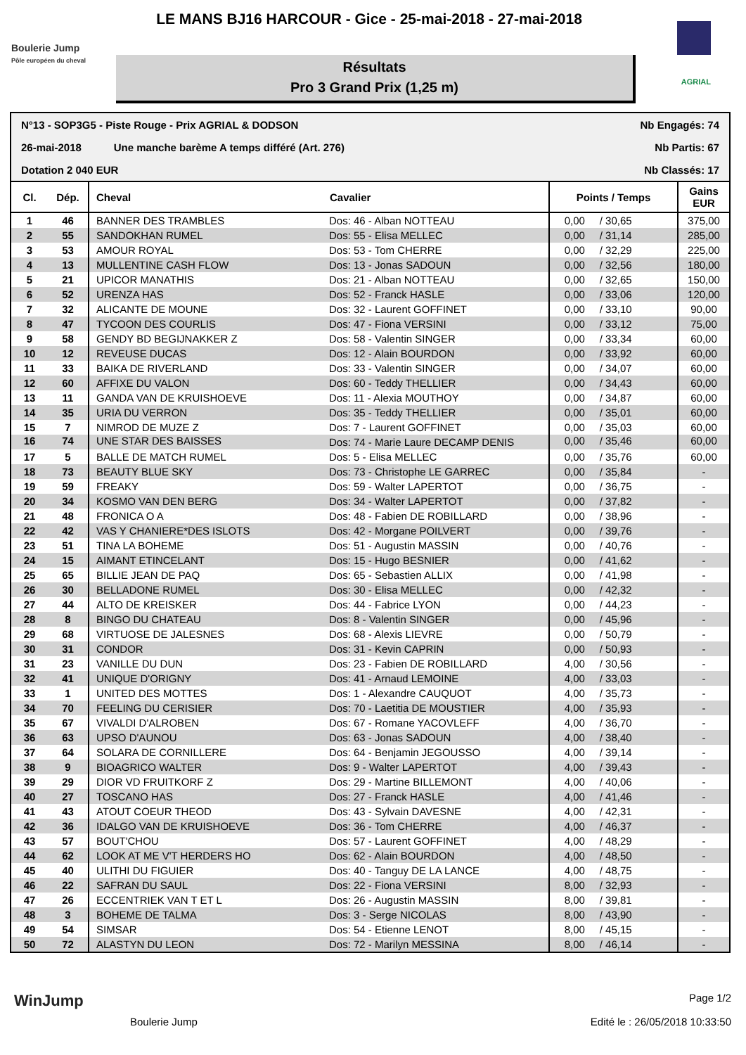LE MANS BJ16 HARCOUR - Gice - 25-mai-2018 - 27-mai-2018
Boulerie Jump
Pôle européen du cheval
Résultats
Pro 3 Grand Prix (1,25 m)
AGRIAL
N°13 - SOP3G5 - Piste Rouge - Prix AGRIAL & DODSON Nb Engagés: 74
26-mai-2018 Une manche barème A temps différé (Art. 276) Nb Partis: 67
Dotation 2 040 EUR Nb Classés: 17
| Cl. | Dép. | Cheval | Cavalier | Points / Temps | | Gains EUR |
| --- | --- | --- | --- | --- | --- | --- |
| 1 | 46 | BANNER DES TRAMBLES | Dos: 46 - Alban NOTTEAU | 0,00 | / 30,65 | 375,00 |
| 2 | 55 | SANDOKHAN RUMEL | Dos: 55 - Elisa MELLEC | 0,00 | / 31,14 | 285,00 |
| 3 | 53 | AMOUR ROYAL | Dos: 53 - Tom CHERRE | 0,00 | / 32,29 | 225,00 |
| 4 | 13 | MULLENTINE CASH FLOW | Dos: 13 - Jonas SADOUN | 0,00 | / 32,56 | 180,00 |
| 5 | 21 | UPICOR MANATHIS | Dos: 21 - Alban NOTTEAU | 0,00 | / 32,65 | 150,00 |
| 6 | 52 | URENZA HAS | Dos: 52 - Franck HASLE | 0,00 | / 33,06 | 120,00 |
| 7 | 32 | ALICANTE DE MOUNE | Dos: 32 - Laurent GOFFINET | 0,00 | / 33,10 | 90,00 |
| 8 | 47 | TYCOON DES COURLIS | Dos: 47 - Fiona VERSINI | 0,00 | / 33,12 | 75,00 |
| 9 | 58 | GENDY BD BEGIJNAKKER Z | Dos: 58 - Valentin SINGER | 0,00 | / 33,34 | 60,00 |
| 10 | 12 | REVEUSE DUCAS | Dos: 12 - Alain BOURDON | 0,00 | / 33,92 | 60,00 |
| 11 | 33 | BAIKA DE RIVERLAND | Dos: 33 - Valentin SINGER | 0,00 | / 34,07 | 60,00 |
| 12 | 60 | AFFIXE DU VALON | Dos: 60 - Teddy THELLIER | 0,00 | / 34,43 | 60,00 |
| 13 | 11 | GANDA VAN DE KRUISHOEVE | Dos: 11 - Alexia MOUTHOY | 0,00 | / 34,87 | 60,00 |
| 14 | 35 | URIA DU VERRON | Dos: 35 - Teddy THELLIER | 0,00 | / 35,01 | 60,00 |
| 15 | 7 | NIMROD DE MUZE Z | Dos: 7 - Laurent GOFFINET | 0,00 | / 35,03 | 60,00 |
| 16 | 74 | UNE STAR DES BAISSES | Dos: 74 - Marie Laure DECAMP DENIS | 0,00 | / 35,46 | 60,00 |
| 17 | 5 | BALLE DE MATCH RUMEL | Dos: 5 - Elisa MELLEC | 0,00 | / 35,76 | 60,00 |
| 18 | 73 | BEAUTY BLUE SKY | Dos: 73 - Christophe LE GARREC | 0,00 | / 35,84 | - |
| 19 | 59 | FREAKY | Dos: 59 - Walter LAPERTOT | 0,00 | / 36,75 | - |
| 20 | 34 | KOSMO VAN DEN BERG | Dos: 34 - Walter LAPERTOT | 0,00 | / 37,82 | - |
| 21 | 48 | FRONICA O A | Dos: 48 - Fabien DE ROBILLARD | 0,00 | / 38,96 | - |
| 22 | 42 | VAS Y CHANIERE*DES ISLOTS | Dos: 42 - Morgane POILVERT | 0,00 | / 39,76 | - |
| 23 | 51 | TINA LA BOHEME | Dos: 51 - Augustin MASSIN | 0,00 | / 40,76 | - |
| 24 | 15 | AIMANT ETINCELANT | Dos: 15 - Hugo BESNIER | 0,00 | / 41,62 | - |
| 25 | 65 | BILLIE JEAN DE PAQ | Dos: 65 - Sebastien ALLIX | 0,00 | / 41,98 | - |
| 26 | 30 | BELLADONE RUMEL | Dos: 30 - Elisa MELLEC | 0,00 | / 42,32 | - |
| 27 | 44 | ALTO DE KREISKER | Dos: 44 - Fabrice LYON | 0,00 | / 44,23 | - |
| 28 | 8 | BINGO DU CHATEAU | Dos: 8 - Valentin SINGER | 0,00 | / 45,96 | - |
| 29 | 68 | VIRTUOSE DE JALESNES | Dos: 68 - Alexis LIEVRE | 0,00 | / 50,79 | - |
| 30 | 31 | CONDOR | Dos: 31 - Kevin CAPRIN | 0,00 | / 50,93 | - |
| 31 | 23 | VANILLE DU DUN | Dos: 23 - Fabien DE ROBILLARD | 4,00 | / 30,56 | - |
| 32 | 41 | UNIQUE D'ORIGNY | Dos: 41 - Arnaud LEMOINE | 4,00 | / 33,03 | - |
| 33 | 1 | UNITED DES MOTTES | Dos: 1 - Alexandre CAUQUOT | 4,00 | / 35,73 | - |
| 34 | 70 | FEELING DU CERISIER | Dos: 70 - Laetitia DE MOUSTIER | 4,00 | / 35,93 | - |
| 35 | 67 | VIVALDI D'ALROBEN | Dos: 67 - Romane YACOVLEFF | 4,00 | / 36,70 | - |
| 36 | 63 | UPSO D'AUNOU | Dos: 63 - Jonas SADOUN | 4,00 | / 38,40 | - |
| 37 | 64 | SOLARA DE CORNILLERE | Dos: 64 - Benjamin JEGOUSSO | 4,00 | / 39,14 | - |
| 38 | 9 | BIOAGRICO WALTER | Dos: 9 - Walter LAPERTOT | 4,00 | / 39,43 | - |
| 39 | 29 | DIOR VD FRUITKORF Z | Dos: 29 - Martine BILLEMONT | 4,00 | / 40,06 | - |
| 40 | 27 | TOSCANO HAS | Dos: 27 - Franck HASLE | 4,00 | / 41,46 | - |
| 41 | 43 | ATOUT COEUR THEOD | Dos: 43 - Sylvain DAVESNE | 4,00 | / 42,31 | - |
| 42 | 36 | IDALGO VAN DE KRUISHOEVE | Dos: 36 - Tom CHERRE | 4,00 | / 46,37 | - |
| 43 | 57 | BOUT'CHOU | Dos: 57 - Laurent GOFFINET | 4,00 | / 48,29 | - |
| 44 | 62 | LOOK AT ME V'T HERDERS HO | Dos: 62 - Alain BOURDON | 4,00 | / 48,50 | - |
| 45 | 40 | ULITHI DU FIGUIER | Dos: 40 - Tanguy DE LA LANCE | 4,00 | / 48,75 | - |
| 46 | 22 | SAFRAN DU SAUL | Dos: 22 - Fiona VERSINI | 8,00 | / 32,93 | - |
| 47 | 26 | ECCENTRIEK VAN T ET L | Dos: 26 - Augustin MASSIN | 8,00 | / 39,81 | - |
| 48 | 3 | BOHEME DE TALMA | Dos: 3 - Serge NICOLAS | 8,00 | / 43,90 | - |
| 49 | 54 | SIMSAR | Dos: 54 - Etienne LENOT | 8,00 | / 45,15 | - |
| 50 | 72 | ALASTYN DU LEON | Dos: 72 - Marilyn MESSINA | 8,00 | / 46,14 | - |
WinJump Page 1/2
Boulerie Jump Edité le : 26/05/2018 10:33:50